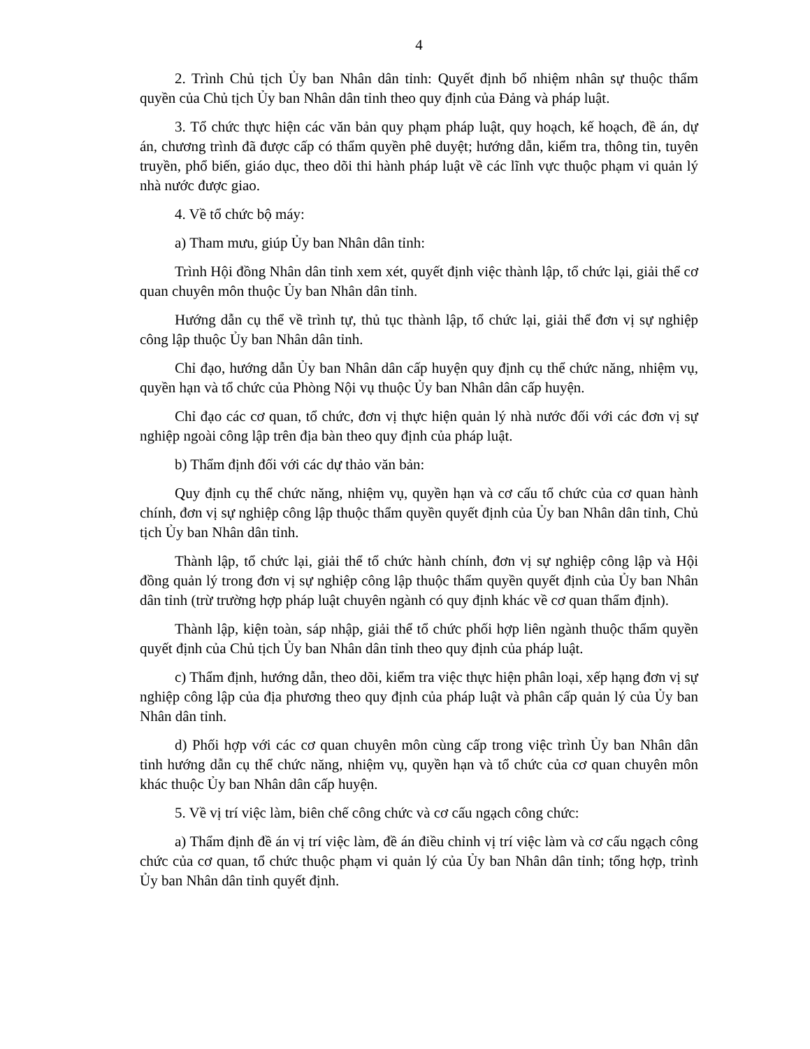4
2. Trình Chủ tịch Ủy ban Nhân dân tỉnh: Quyết định bổ nhiệm nhân sự thuộc thẩm quyền của Chủ tịch Ủy ban Nhân dân tỉnh theo quy định của Đảng và pháp luật.
3. Tổ chức thực hiện các văn bản quy phạm pháp luật, quy hoạch, kế hoạch, đề án, dự án, chương trình đã được cấp có thẩm quyền phê duyệt; hướng dẫn, kiểm tra, thông tin, tuyên truyền, phổ biến, giáo dục, theo dõi thi hành pháp luật về các lĩnh vực thuộc phạm vi quản lý nhà nước được giao.
4. Về tổ chức bộ máy:
a) Tham mưu, giúp Ủy ban Nhân dân tỉnh:
Trình Hội đồng Nhân dân tỉnh xem xét, quyết định việc thành lập, tổ chức lại, giải thể cơ quan chuyên môn thuộc Ủy ban Nhân dân tỉnh.
Hướng dẫn cụ thể về trình tự, thủ tục thành lập, tổ chức lại, giải thể đơn vị sự nghiệp công lập thuộc Ủy ban Nhân dân tỉnh.
Chỉ đạo, hướng dẫn Ủy ban Nhân dân cấp huyện quy định cụ thể chức năng, nhiệm vụ, quyền hạn và tổ chức của Phòng Nội vụ thuộc Ủy ban Nhân dân cấp huyện.
Chỉ đạo các cơ quan, tổ chức, đơn vị thực hiện quản lý nhà nước đối với các đơn vị sự nghiệp ngoài công lập trên địa bàn theo quy định của pháp luật.
b) Thẩm định đối với các dự thảo văn bản:
Quy định cụ thể chức năng, nhiệm vụ, quyền hạn và cơ cấu tổ chức của cơ quan hành chính, đơn vị sự nghiệp công lập thuộc thẩm quyền quyết định của Ủy ban Nhân dân tỉnh, Chủ tịch Ủy ban Nhân dân tỉnh.
Thành lập, tổ chức lại, giải thể tổ chức hành chính, đơn vị sự nghiệp công lập và Hội đồng quản lý trong đơn vị sự nghiệp công lập thuộc thẩm quyền quyết định của Ủy ban Nhân dân tỉnh (trừ trường hợp pháp luật chuyên ngành có quy định khác về cơ quan thẩm định).
Thành lập, kiện toàn, sáp nhập, giải thể tổ chức phối hợp liên ngành thuộc thẩm quyền quyết định của Chủ tịch Ủy ban Nhân dân tỉnh theo quy định của pháp luật.
c) Thẩm định, hướng dẫn, theo dõi, kiểm tra việc thực hiện phân loại, xếp hạng đơn vị sự nghiệp công lập của địa phương theo quy định của pháp luật và phân cấp quản lý của Ủy ban Nhân dân tỉnh.
d) Phối hợp với các cơ quan chuyên môn cùng cấp trong việc trình Ủy ban Nhân dân tỉnh hướng dẫn cụ thể chức năng, nhiệm vụ, quyền hạn và tổ chức của cơ quan chuyên môn khác thuộc Ủy ban Nhân dân cấp huyện.
5. Về vị trí việc làm, biên chế công chức và cơ cấu ngạch công chức:
a) Thẩm định đề án vị trí việc làm, đề án điều chỉnh vị trí việc làm và cơ cấu ngạch công chức của cơ quan, tổ chức thuộc phạm vi quản lý của Ủy ban Nhân dân tỉnh; tổng hợp, trình Ủy ban Nhân dân tỉnh quyết định.